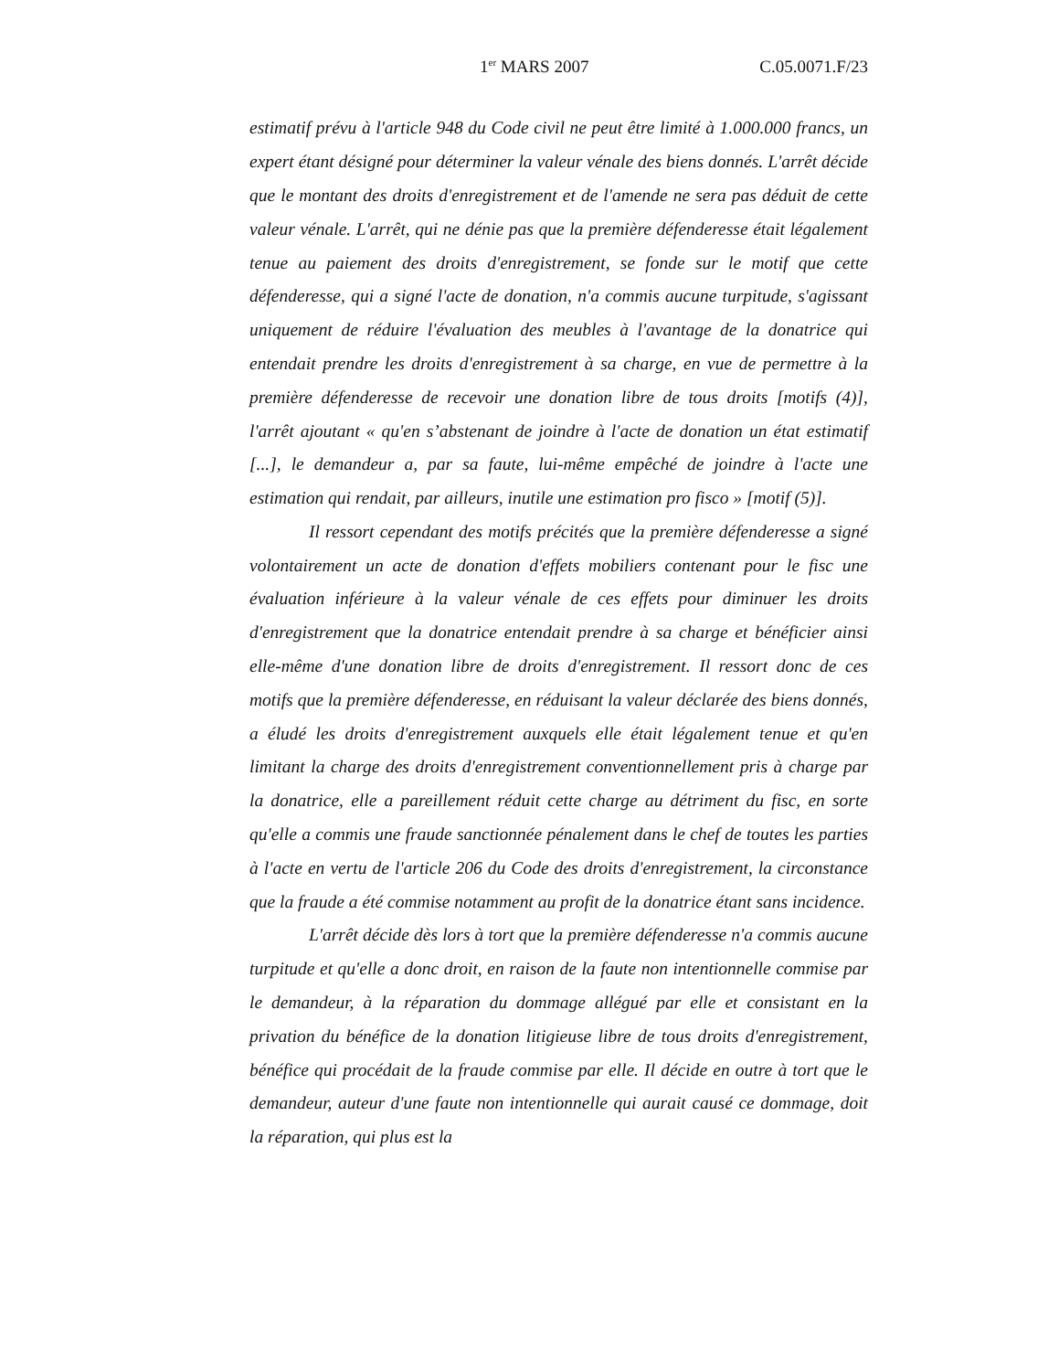1<sup>er</sup> MARS 2007 C.05.0071.F/23
estimatif prévu à l'article 948 du Code civil ne peut être limité à 1.000.000 francs, un expert étant désigné pour déterminer la valeur vénale des biens donnés. L'arrêt décide que le montant des droits d'enregistrement et de l'amende ne sera pas déduit de cette valeur vénale. L'arrêt, qui ne dénie pas que la première défenderesse était légalement tenue au paiement des droits d'enregistrement, se fonde sur le motif que cette défenderesse, qui a signé l'acte de donation, n'a commis aucune turpitude, s'agissant uniquement de réduire l'évaluation des meubles à l'avantage de la donatrice qui entendait prendre les droits d'enregistrement à sa charge, en vue de permettre à la première défenderesse de recevoir une donation libre de tous droits [motifs (4)], l'arrêt ajoutant « qu'en s’abstenant de joindre à l'acte de donation un état estimatif [...], le demandeur a, par sa faute, lui-même empêché de joindre à l'acte une estimation qui rendait, par ailleurs, inutile une estimation pro fisco » [motif (5)].
Il ressort cependant des motifs précités que la première défenderesse a signé volontairement un acte de donation d'effets mobiliers contenant pour le fisc une évaluation inférieure à la valeur vénale de ces effets pour diminuer les droits d'enregistrement que la donatrice entendait prendre à sa charge et bénéficier ainsi elle-même d'une donation libre de droits d'enregistrement. Il ressort donc de ces motifs que la première défenderesse, en réduisant la valeur déclarée des biens donnés, a éludé les droits d'enregistrement auxquels elle était légalement tenue et qu'en limitant la charge des droits d'enregistrement conventionnellement pris à charge par la donatrice, elle a pareillement réduit cette charge au détriment du fisc, en sorte qu'elle a commis une fraude sanctionnée pénalement dans le chef de toutes les parties à l'acte en vertu de l'article 206 du Code des droits d'enregistrement, la circonstance que la fraude a été commise notamment au profit de la donatrice étant sans incidence.
L'arrêt décide dès lors à tort que la première défenderesse n'a commis aucune turpitude et qu'elle a donc droit, en raison de la faute non intentionnelle commise par le demandeur, à la réparation du dommage allégué par elle et consistant en la privation du bénéfice de la donation litigieuse libre de tous droits d'enregistrement, bénéfice qui procédait de la fraude commise par elle. Il décide en outre à tort que le demandeur, auteur d'une faute non intentionnelle qui aurait causé ce dommage, doit la réparation, qui plus est la